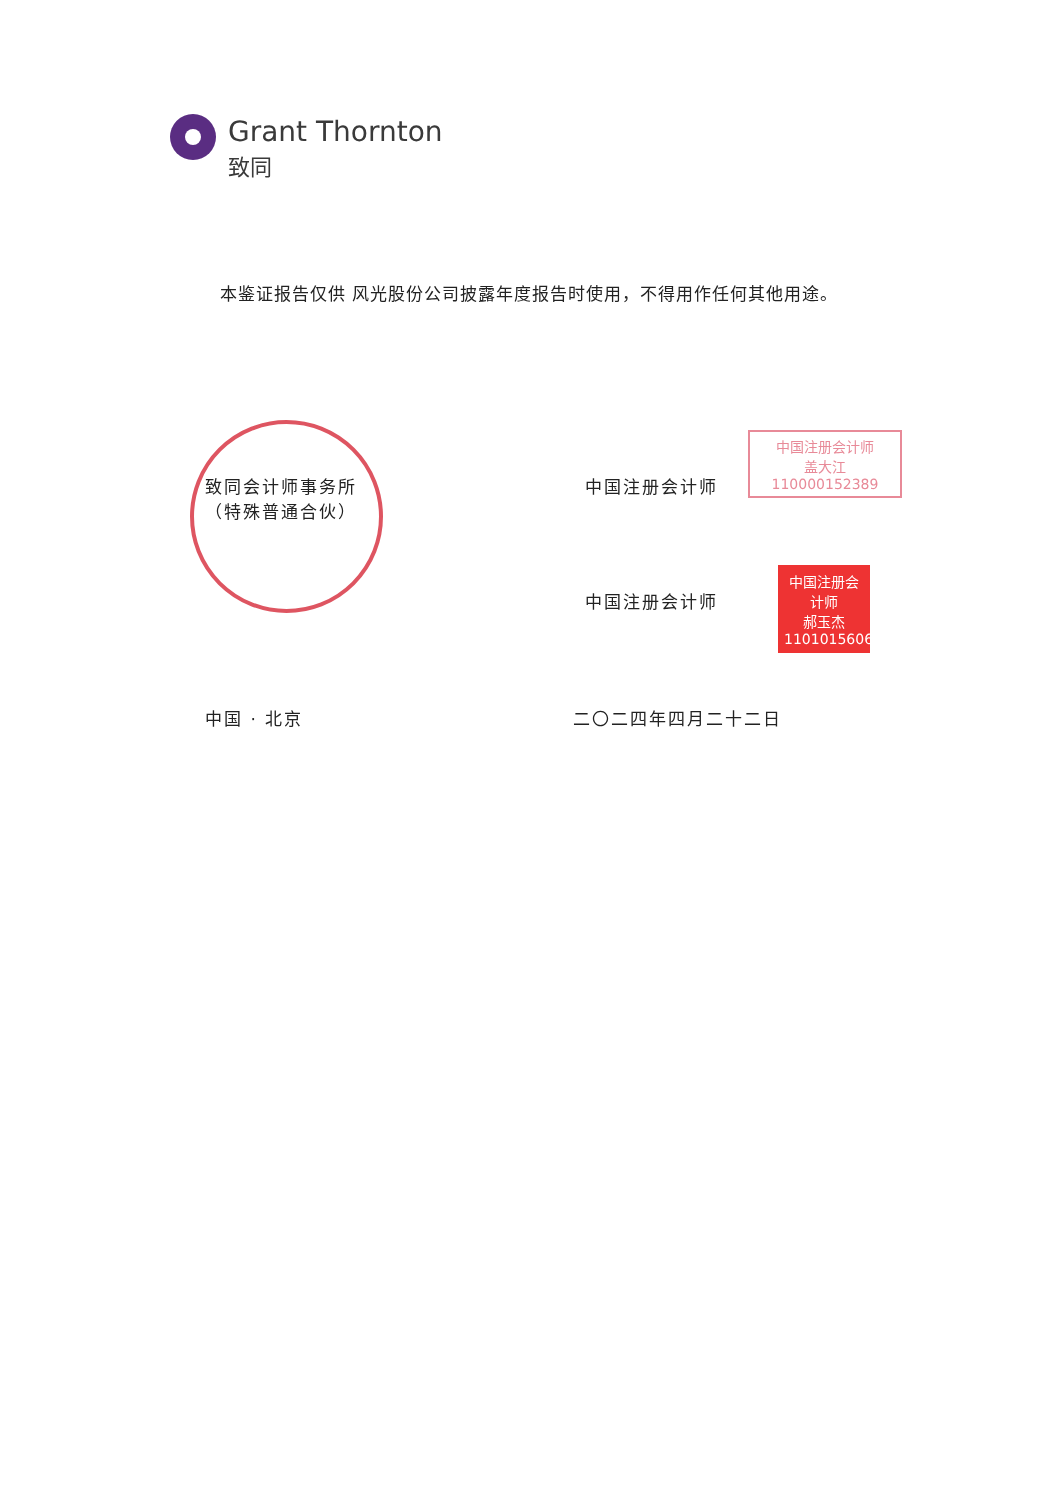Grant Thornton
致同
本鉴证报告仅供 风光股份公司披露年度报告时使用，不得用作任何其他用途。
致同会计师事务所
（特殊普通合伙）
中国注册会计师
中国注册会计师
盖大江
110000152389
中国注册会计师
中国注册会计师
郝玉杰
110101560688
中国 · 北京 二〇二四年四月二十二日